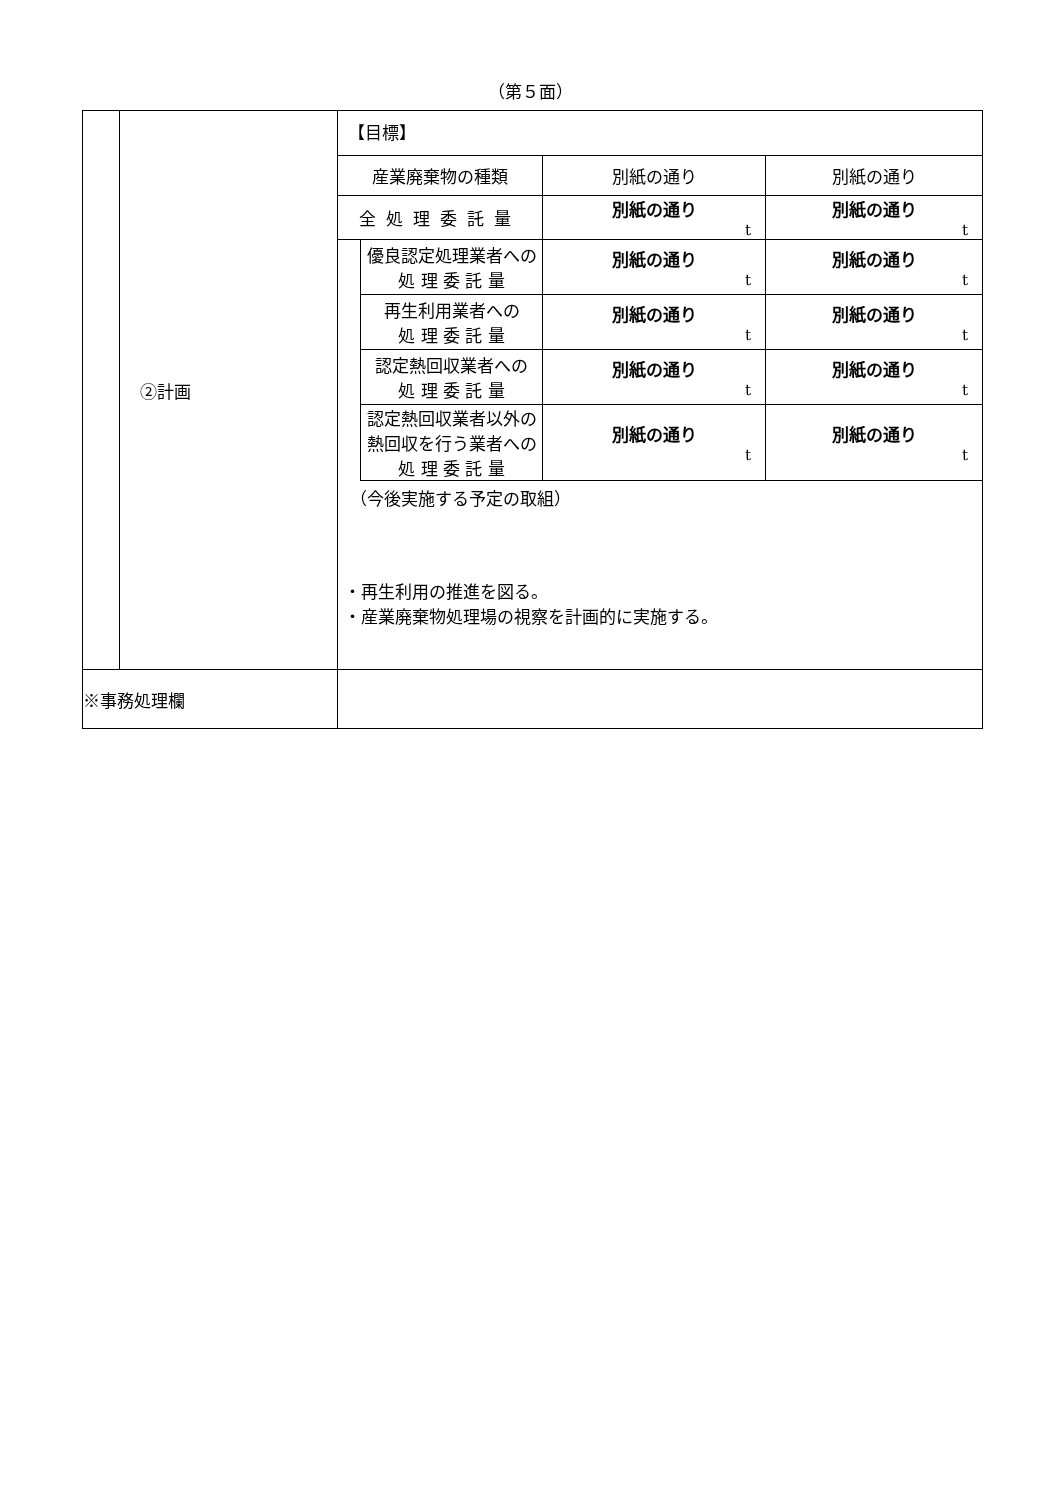（第５面）
| | ②計画 | 【目標】 / 産業廃棄物の種類 / / 別紙の通り / 別紙の通り / / 全処理委託量 / / 別紙の通り t / 別紙の通り t / / / 優良認定処理業者への 処 理 委 託 量 / 別紙の通り t / 別紙の通り t / / / 再生利用業者への 処 理 委 託 量 / 別紙の通り t / 別紙の通り t / / / 認定熱回収業者への 処 理 委 託 量 / 別紙の通り t / 別紙の通り t / / / 認定熱回収業者以外の 熱回収を行う業者への 処 理 委 託 量 / 別紙の通り t / 別紙の通り t / （今後実施する予定の取組） ・再生利用の推進を図る。 ・産業廃棄物処理場の視察を計画的に実施する。 |
| ※事務処理欄 | | |